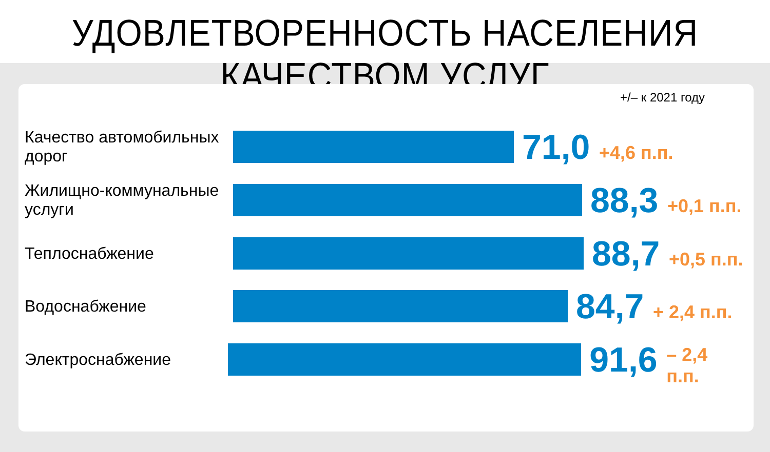УДОВЛЕТВОРЕННОСТЬ НАСЕЛЕНИЯ КАЧЕСТВОМ УСЛУГ
+/– к 2021 году
Качество автомобильных дорог
71,0
+4,6 п.п.
Жилищно-коммунальные услуги
88,3
+0,1 п.п.
Теплоснабжение
88,7
+0,5 п.п.
Водоснабжение
84,7
+ 2,4 п.п.
Электроснабжение
91,6
– 2,4 п.п.